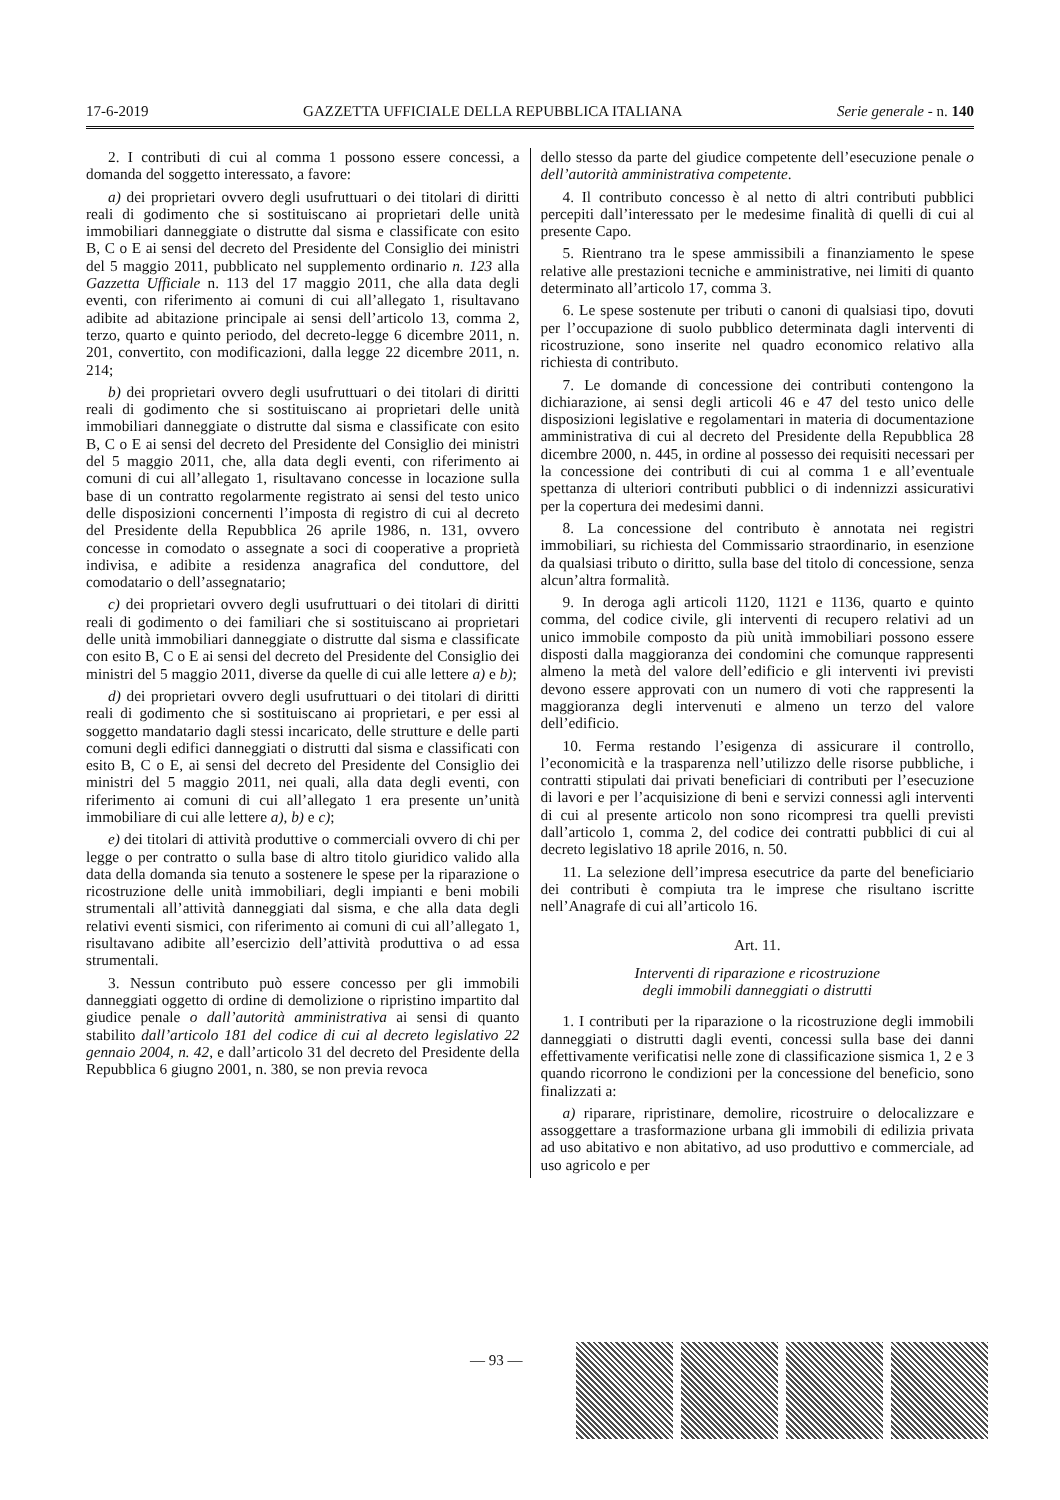17-6-2019 GAZZETTA UFFICIALE DELLA REPUBBLICA ITALIANA Serie generale - n. 140
2. I contributi di cui al comma 1 possono essere concessi, a domanda del soggetto interessato, a favore:
a) dei proprietari ovvero degli usufruttuari o dei titolari di diritti reali di godimento che si sostituiscano ai proprietari delle unità immobiliari danneggiate o distrutte dal sisma e classificate con esito B, C o E ai sensi del decreto del Presidente del Consiglio dei ministri del 5 maggio 2011, pubblicato nel supplemento ordinario n. 123 alla Gazzetta Ufficiale n. 113 del 17 maggio 2011, che alla data degli eventi, con riferimento ai comuni di cui all’allegato 1, risultavano adibite ad abitazione principale ai sensi dell’articolo 13, comma 2, terzo, quarto e quinto periodo, del decreto-legge 6 dicembre 2011, n. 201, convertito, con modificazioni, dalla legge 22 dicembre 2011, n. 214;
b) dei proprietari ovvero degli usufruttuari o dei titolari di diritti reali di godimento che si sostituiscano ai proprietari delle unità immobiliari danneggiate o distrutte dal sisma e classificate con esito B, C o E ai sensi del decreto del Presidente del Consiglio dei ministri del 5 maggio 2011, che, alla data degli eventi, con riferimento ai comuni di cui all’allegato 1, risultavano concesse in locazione sulla base di un contratto regolarmente registrato ai sensi del testo unico delle disposizioni concernenti l’imposta di registro di cui al decreto del Presidente della Repubblica 26 aprile 1986, n. 131, ovvero concesse in comodato o assegnate a soci di cooperative a proprietà indivisa, e adibite a residenza anagrafica del conduttore, del comodatario o dell’assegnatario;
c) dei proprietari ovvero degli usufruttuari o dei titolari di diritti reali di godimento o dei familiari che si sostituiscano ai proprietari delle unità immobiliari danneggiate o distrutte dal sisma e classificate con esito B, C o E ai sensi del decreto del Presidente del Consiglio dei ministri del 5 maggio 2011, diverse da quelle di cui alle lettere a) e b);
d) dei proprietari ovvero degli usufruttuari o dei titolari di diritti reali di godimento che si sostituiscano ai proprietari, e per essi al soggetto mandatario dagli stessi incaricato, delle strutture e delle parti comuni degli edifici danneggiati o distrutti dal sisma e classificati con esito B, C o E, ai sensi del decreto del Presidente del Consiglio dei ministri del 5 maggio 2011, nei quali, alla data degli eventi, con riferimento ai comuni di cui all’allegato 1 era presente un’unità immobiliare di cui alle lettere a), b) e c);
e) dei titolari di attività produttive o commerciali ovvero di chi per legge o per contratto o sulla base di altro titolo giuridico valido alla data della domanda sia tenuto a sostenere le spese per la riparazione o ricostruzione delle unità immobiliari, degli impianti e beni mobili strumentali all’attività danneggiati dal sisma, e che alla data degli relativi eventi sismici, con riferimento ai comuni di cui all’allegato 1, risultavano adibite all’esercizio dell’attività produttiva o ad essa strumentali.
3. Nessun contributo può essere concesso per gli immobili danneggiati oggetto di ordine di demolizione o ripristino impartito dal giudice penale o dall’autorità amministrativa ai sensi di quanto stabilito dall’articolo 181 del codice di cui al decreto legislativo 22 gennaio 2004, n. 42, e dall’articolo 31 del decreto del Presidente della Repubblica 6 giugno 2001, n. 380, se non previa revoca
dello stesso da parte del giudice competente dell’esecuzione penale o dell’autorità amministrativa competente.
4. Il contributo concesso è al netto di altri contributi pubblici percepiti dall’interessato per le medesime finalità di quelli di cui al presente Capo.
5. Rientrano tra le spese ammissibili a finanziamento le spese relative alle prestazioni tecniche e amministrative, nei limiti di quanto determinato all’articolo 17, comma 3.
6. Le spese sostenute per tributi o canoni di qualsiasi tipo, dovuti per l’occupazione di suolo pubblico determinata dagli interventi di ricostruzione, sono inserite nel quadro economico relativo alla richiesta di contributo.
7. Le domande di concessione dei contributi contengono la dichiarazione, ai sensi degli articoli 46 e 47 del testo unico delle disposizioni legislative e regolamentari in materia di documentazione amministrativa di cui al decreto del Presidente della Repubblica 28 dicembre 2000, n. 445, in ordine al possesso dei requisiti necessari per la concessione dei contributi di cui al comma 1 e all’eventuale spettanza di ulteriori contributi pubblici o di indennizzi assicurativi per la copertura dei medesimi danni.
8. La concessione del contributo è annotata nei registri immobiliari, su richiesta del Commissario straordinario, in esenzione da qualsiasi tributo o diritto, sulla base del titolo di concessione, senza alcun’altra formalità.
9. In deroga agli articoli 1120, 1121 e 1136, quarto e quinto comma, del codice civile, gli interventi di recupero relativi ad un unico immobile composto da più unità immobiliari possono essere disposti dalla maggioranza dei condomini che comunque rappresenti almeno la metà del valore dell’edificio e gli interventi ivi previsti devono essere approvati con un numero di voti che rappresenti la maggioranza degli intervenuti e almeno un terzo del valore dell’edificio.
10. Ferma restando l’esigenza di assicurare il controllo, l’economicità e la trasparenza nell’utilizzo delle risorse pubbliche, i contratti stipulati dai privati beneficiari di contributi per l’esecuzione di lavori e per l’acquisizione di beni e servizi connessi agli interventi di cui al presente articolo non sono ricompresi tra quelli previsti dall’articolo 1, comma 2, del codice dei contratti pubblici di cui al decreto legislativo 18 aprile 2016, n. 50.
11. La selezione dell’impresa esecutrice da parte del beneficiario dei contributi è compiuta tra le imprese che risultano iscritte nell’Anagrafe di cui all’articolo 16.
Art. 11.
Interventi di riparazione e ricostruzione
degli immobili danneggiati o distrutti
1. I contributi per la riparazione o la ricostruzione degli immobili danneggiati o distrutti dagli eventi, concessi sulla base dei danni effettivamente verificatisi nelle zone di classificazione sismica 1, 2 e 3 quando ricorrono le condizioni per la concessione del beneficio, sono finalizzati a:
a) riparare, ripristinare, demolire, ricostruire o delocalizzare e assoggettare a trasformazione urbana gli immobili di edilizia privata ad uso abitativo e non abitativo, ad uso produttivo e commerciale, ad uso agricolo e per
— 93 —